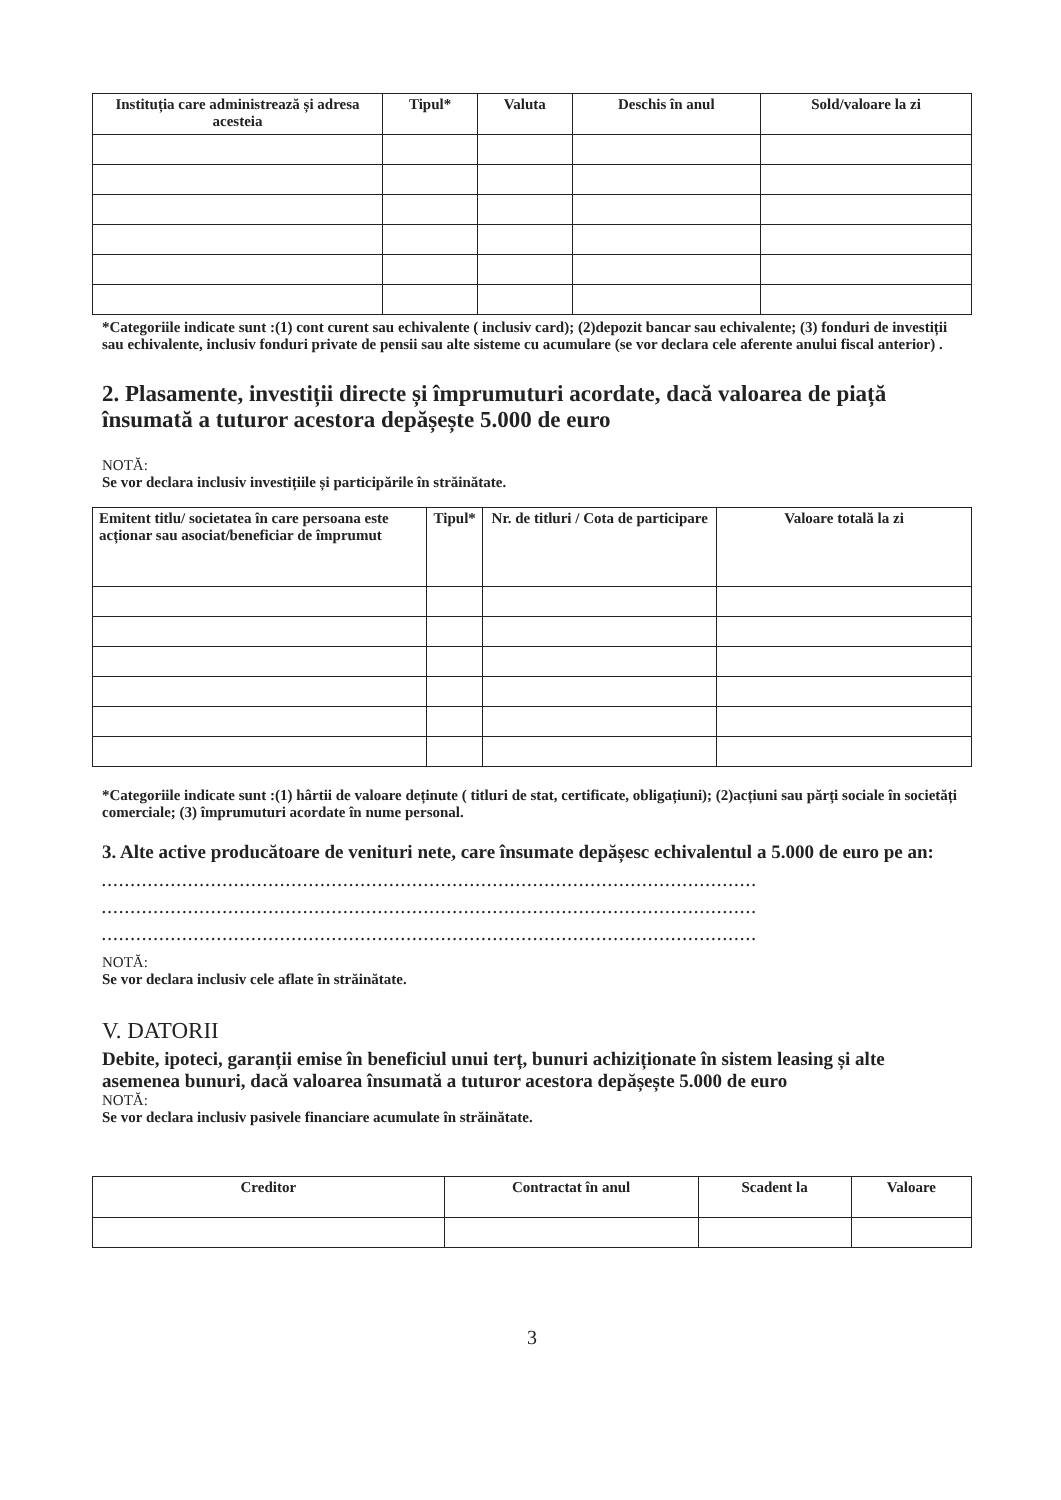| Instituția care administrează și adresa acesteia | Tipul* | Valuta | Deschis în anul | Sold/valoare la zi |
| --- | --- | --- | --- | --- |
*Categoriile indicate sunt :(1) cont curent sau echivalente ( inclusiv card); (2)depozit bancar sau echivalente; (3) fonduri de investiții sau echivalente, inclusiv fonduri private de pensii sau alte sisteme cu acumulare (se vor declara cele aferente anului fiscal anterior) .
2. Plasamente, investiții directe și împrumuturi acordate, dacă valoarea de piață însumată a tuturor acestora depășește 5.000 de euro
NOTĂ:
Se vor declara inclusiv investițiile și participările în străinătate.
| Emitent titlu/ societatea în care persoana este acționar sau asociat/beneficiar de împrumut | Tipul* | Nr. de titluri / Cota de participare | Valoare totală la zi |
| --- | --- | --- | --- |
*Categoriile indicate sunt :(1) hârtii de valoare deținute ( titluri de stat, certificate, obligațiuni); (2)acțiuni sau părți sociale în societăți comerciale; (3) împrumuturi acordate în nume personal.
3. Alte active producătoare de venituri nete, care însumate depășesc echivalentul a 5.000 de euro pe an:
..................................................................................................................
..................................................................................................................
..................................................................................................................
NOTĂ:
Se vor declara inclusiv cele aflate în străinătate.
V. DATORII
Debite, ipoteci, garanții emise în beneficiul unui terț, bunuri achiziționate în sistem leasing și alte asemenea bunuri, dacă valoarea însumată a tuturor acestora depășește 5.000 de euro
NOTĂ:
Se vor declara inclusiv pasivele financiare acumulate în străinătate.
| Creditor | Contractat în anul | Scadent la | Valoare |
| --- | --- | --- | --- |
3